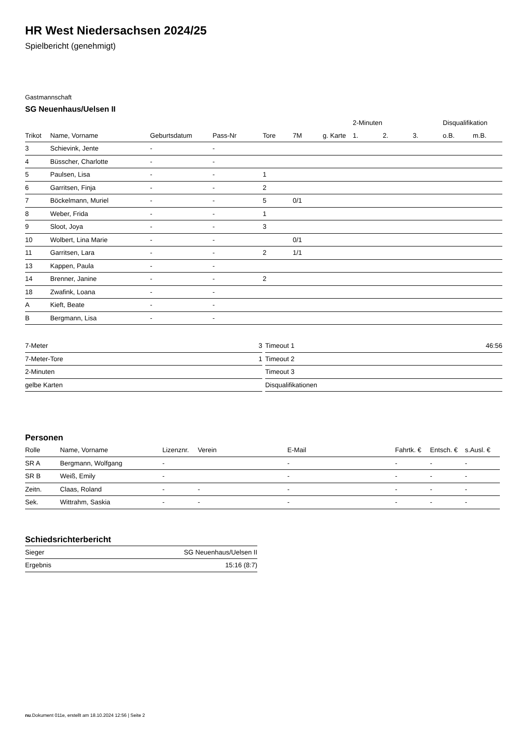HR West Niedersachsen 2024/25
Spielbericht (genehmigt)
Gastmannschaft
SG Neuenhaus/Uelsen II
| | | | | | | | 2-Minuten | | | Disqualifikation | |
| --- | --- | --- | --- | --- | --- | --- | --- | --- | --- | --- | --- |
| Trikot | Name, Vorname | Geburtsdatum | Pass-Nr | Tore | 7M | g. Karte | 1. | 2. | 3. | o.B. | m.B. |
| 3 | Schievink, Jente | - | - | | | | | | | | |
| 4 | Büsscher, Charlotte | - | - | | | | | | | | |
| 5 | Paulsen, Lisa | - | - | 1 | | | | | | | |
| 6 | Garritsen, Finja | - | - | 2 | | | | | | | |
| 7 | Böckelmann, Muriel | - | - | 5 | 0/1 | | | | | | |
| 8 | Weber, Frida | - | - | 1 | | | | | | | |
| 9 | Sloot, Joya | - | - | 3 | | | | | | | |
| 10 | Wolbert, Lina Marie | - | - | | 0/1 | | | | | | |
| 11 | Garritsen, Lara | - | - | 2 | 1/1 | | | | | | |
| 13 | Kappen, Paula | - | - | | | | | | | | |
| 14 | Brenner, Janine | - | - | 2 | | | | | | | |
| 18 | Zwafink, Loana | - | - | | | | | | | | |
| A | Kieft, Beate | - | - | | | | | | | | |
| B | Bergmann, Lisa | - | - | | | | | | | | |
| 7-Meter | 3 |
| 7-Meter-Tore | 1 |
| 2-Minuten | |
| gelbe Karten | |
| Timeout 1 | 46:56 |
| Timeout 2 | |
| Timeout 3 | |
| Disqualifikationen | |
Personen
| Rolle | Name, Vorname | Lizenznr. | Verein | E-Mail | Fahrtk. € | Entsch. € | s.Ausl. € |
| --- | --- | --- | --- | --- | --- | --- | --- |
| SR A | Bergmann, Wolfgang | - | | - | - | - | - |
| SR B | Weiß, Emily | - | | - | - | - | - |
| Zeitn. | Claas, Roland | - | - | - | - | - | - |
| Sek. | Wittrahm, Saskia | - | - | - | - | - | - |
Schiedsrichterbericht
| Sieger | SG Neuenhaus/Uelsen II |
| Ergebnis | 15:16 (8:7) |
nu.Dokument 011e, erstellt am 18.10.2024 12:56 | Seite 2